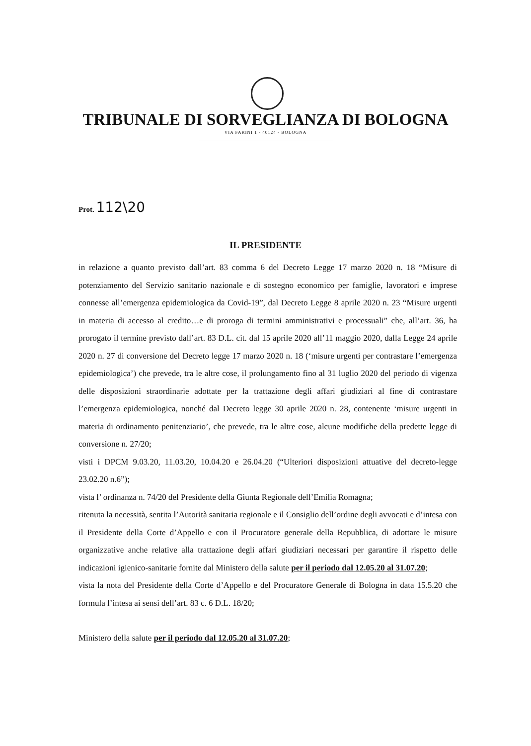TRIBUNALE DI SORVEGLIANZA DI BOLOGNA
VIA FARINI 1 - 40124 - BOLOGNA
Prot. 112\20
IL PRESIDENTE
in relazione a quanto previsto dall’art. 83 comma 6 del Decreto Legge 17 marzo 2020 n. 18 “Misure di potenziamento del Servizio sanitario nazionale e di sostegno economico per famiglie, lavoratori e imprese connesse all’emergenza epidemiologica da Covid-19”, dal Decreto Legge 8 aprile 2020 n. 23 “Misure urgenti in materia di accesso al credito…e di proroga di termini amministrativi e processuali” che, all’art. 36, ha prorogato il termine previsto dall’art. 83 D.L. cit. dal 15 aprile 2020 all’11 maggio 2020, dalla Legge 24 aprile 2020 n. 27 di conversione del Decreto legge 17 marzo 2020 n. 18 (‘misure urgenti per contrastare l’emergenza epidemiologica’) che prevede, tra le altre cose, il prolungamento fino al 31 luglio 2020 del periodo di vigenza delle disposizioni straordinarie adottate per la trattazione degli affari giudiziari al fine di contrastare l’emergenza epidemiologica, nonché dal Decreto legge 30 aprile 2020 n. 28, contenente ‘misure urgenti in materia di ordinamento penitenziario’, che prevede, tra le altre cose, alcune modifiche della predette legge di conversione n. 27/20;
visti i DPCM 9.03.20, 11.03.20, 10.04.20 e 26.04.20 (“Ulteriori disposizioni attuative del decreto-legge 23.02.20 n.6”);
vista l’ ordinanza n. 74/20 del Presidente della Giunta Regionale dell’Emilia Romagna;
ritenuta la necessità, sentita l’Autorità sanitaria regionale e il Consiglio dell’ordine degli avvocati e d’intesa con il Presidente della Corte d’Appello e con il Procuratore generale della Repubblica, di adottare le misure organizzative anche relative alla trattazione degli affari giudiziari necessari per garantire il rispetto delle indicazioni igienico-sanitarie fornite dal Ministero della salute per il periodo dal 12.05.20 al 31.07.20;
vista la nota del Presidente della Corte d’Appello e del Procuratore Generale di Bologna in data 15.5.20 che formula l’intesa ai sensi dell’art. 83 c. 6 D.L. 18/20;
Ministero della salute per il periodo dal 12.05.20 al 31.07.20;